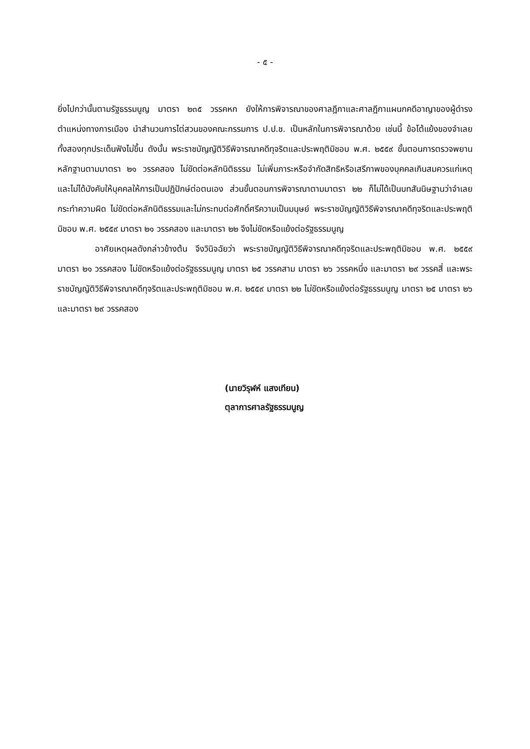- ๕ -
ยิ่งไปกว่านั้นตามรัฐธรรมนูญ มาตรา ๒๓๕ วรรคหก ยังให้การพิจารณาของศาลฎีกาและศาลฎีกาแผนกคดีอาญาของผู้ดำรงตำแหน่งทางการเมือง นำสำนวนการไต่สวนของคณะกรรมการ ป.ป.ช. เป็นหลักในการพิจารณาด้วย เช่นนี้ ข้อโต้แย้งของจำเลยทั้งสองทุกประเด็นฟังไม่ขึ้น ดังนั้น พระราชบัญญัติวิธีพิจารณาคดีทุจริตและประพฤติมิชอบ พ.ศ. ๒๕๕๙ ขั้นตอนการตรวจพยานหลักฐานตามมาตรา ๒๑ วรรคสอง ไม่ขัดต่อหลักนิติธรรม ไม่เพิ่มภาระหรือจำกัดสิทธิหรือเสรีภาพของบุคคลเกินสมควรแก่เหตุ และไม่ได้บังคับให้บุคคลให้การเป็นปฏิปักษ์ต่อตนเอง ส่วนขั้นตอนการพิจารณาตามมาตรา ๒๒ ก็ไม่ได้เป็นบทสันนิษฐานว่าจำเลยกระทำความผิด ไม่ขัดต่อหลักนิติธรรมและไม่กระทบต่อศักดิ์ศรีความเป็นมนุษย์ พระราชบัญญัติวิธีพิจารณาคดีทุจริตและประพฤติมิชอบ พ.ศ. ๒๕๕๙ มาตรา ๒๑ วรรคสอง และมาตรา ๒๒ จึงไม่ขัดหรือแย้งต่อรัฐธรรมนูญ
อาศัยเหตุผลดังกล่าวข้างต้น จึงวินิจฉัยว่า พระราชบัญญัติวิธีพิจารณาคดีทุจริตและประพฤติมิชอบ พ.ศ. ๒๕๕๙ มาตรา ๒๑ วรรคสอง ไม่ขัดหรือแย้งต่อรัฐธรรมนูญ มาตรา ๒๕ วรรคสาม มาตรา ๒๖ วรรคหนึ่ง และมาตรา ๒๙ วรรคสี่ และพระราชบัญญัติวิธีพิจารณาคดีทุจริตและประพฤติมิชอบ พ.ศ. ๒๕๕๙ มาตรา ๒๒ ไม่ขัดหรือแย้งต่อรัฐธรรมนูญ มาตรา ๒๕ มาตรา ๒๖ และมาตรา ๒๙ วรรคสอง
(นายวิรุฬห์ แสงเทียน)
ตุลาการศาลรัฐธรรมนูญ